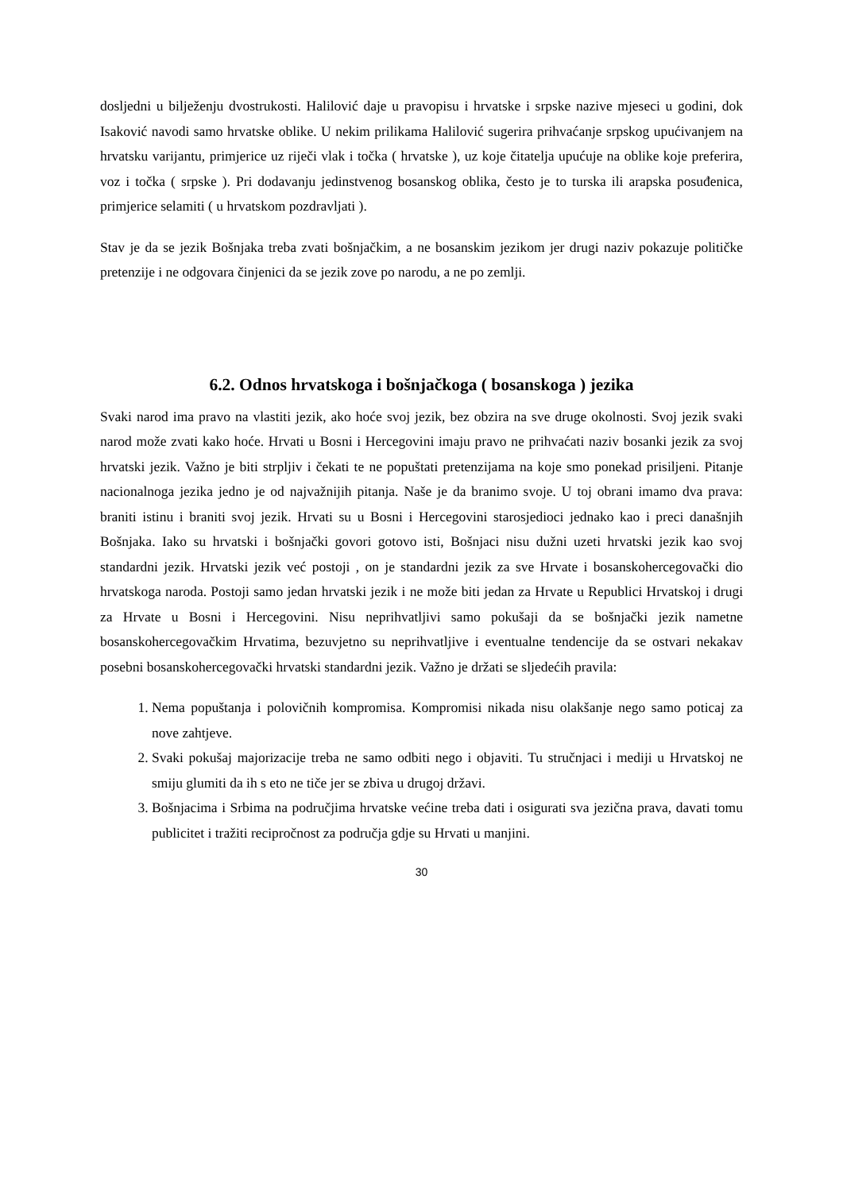dosljedni u bilježenju dvostrukosti. Halilović daje u pravopisu i hrvatske i srpske nazive mjeseci u godini, dok Isaković navodi samo hrvatske oblike. U nekim prilikama Halilović sugerira prihvaćanje srpskog upućivanjem na hrvatsku varijantu, primjerice uz riječi vlak i točka ( hrvatske ), uz koje čitatelja upućuje na oblike koje preferira, voz i točka ( srpske ). Pri dodavanju jedinstvenog bosanskog oblika, često je to turska ili arapska posuđenica, primjerice selamiti ( u hrvatskom pozdravljati ).
Stav je da se jezik Bošnjaka treba zvati bošnjačkim, a ne bosanskim jezikom jer drugi naziv pokazuje političke pretenzije i ne odgovara činjenici da se jezik zove po narodu, a ne po zemlji.
6.2. Odnos hrvatskoga i bošnjačkoga ( bosanskoga ) jezika
Svaki narod ima pravo na vlastiti jezik, ako hoće svoj jezik, bez obzira na sve druge okolnosti. Svoj jezik svaki narod može zvati kako hoće. Hrvati u Bosni i Hercegovini imaju pravo ne prihvaćati naziv bosanki jezik za svoj hrvatski jezik. Važno je biti strpljiv i čekati te ne popuštati pretenzijama na koje smo ponekad prisiljeni. Pitanje nacionalnoga jezika jedno je od najvažnijih pitanja. Naše je da branimo svoje. U toj obrani imamo dva prava: braniti istinu i braniti svoj jezik. Hrvati su u Bosni i Hercegovini starosjedioci jednako kao i preci današnjih Bošnjaka. Iako su hrvatski i bošnjački govori gotovo isti, Bošnjaci nisu dužni uzeti hrvatski jezik kao svoj standardni jezik. Hrvatski jezik već postoji , on je standardni jezik za sve Hrvate i bosanskohercegovački dio hrvatskoga naroda. Postoji samo jedan hrvatski jezik i ne može biti jedan za Hrvate u Republici Hrvatskoj i drugi za Hrvate u Bosni i Hercegovini. Nisu neprihvatljivi samo pokušaji da se bošnjački jezik nametne bosanskohercegovačkim Hrvatima, bezuvjetno su neprihvatljive i eventualne tendencije da se ostvari nekakav posebni bosanskohercegovački hrvatski standardni jezik. Važno je držati se sljedećih pravila:
1. Nema popuštanja i polovičnih kompromisa. Kompromisi nikada nisu olakšanje nego samo poticaj za nove zahtjeve.
2. Svaki pokušaj majorizacije treba ne samo odbiti nego i objaviti. Tu stručnjaci i mediji u Hrvatskoj ne smiju glumiti da ih s eto ne tiče jer se zbiva u drugoj državi.
3. Bošnjacima i Srbima na područjima hrvatske većine treba dati i osigurati sva jezična prava, davati tomu publicitet i tražiti recipročnost za područja gdje su Hrvati u manjini.
30